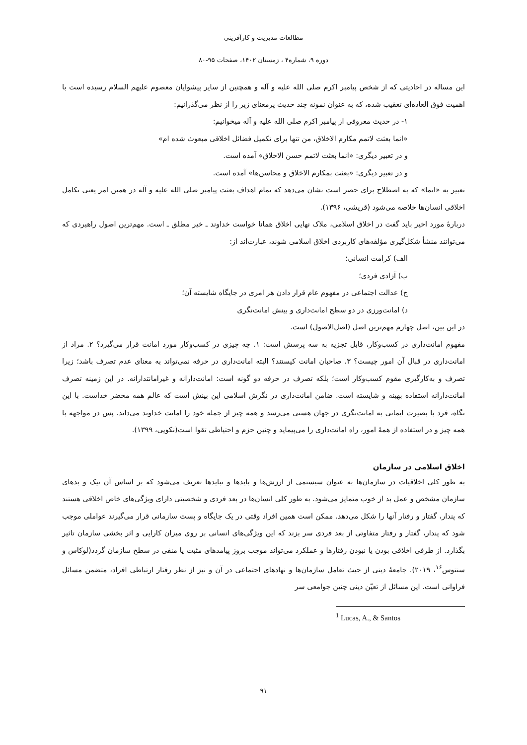مطالعات مدیریت و کارآفرینی
دوره ۹، شماره۴ ، زمستان ۱۴۰۲، صفحات ۹۵-۸۰
این مساله در احادیثی که از شخص پیامبر اکرم صلی الله علیه و آله و همچنین از سایر پیشوایان معصوم علیهم السلام رسیده است با اهمیت فوق العاده‌ای تعقیب شده، که به عنوان نمونه چند حدیث پرمعنای زیر را از نظر می‌گذرانیم:
۱- در حدیث معروفی از پیامبر اکرم صلی الله علیه و آله میخوانیم:
«انما بعثت لاتمم مکارم الاخلاق، من تنها برای تکمیل فضائل اخلاقی مبعوث شده ام»
و در تعبیر دیگری: «انما بعثت لاتمم حسن الاخلاق» آمده است.
و در تعبیر دیگری: «بعثت بمکارم الاخلاق و محاسن‌ها» آمده است.
تعبیر به «انما» که به اصطلاح برای حصر است نشان می‌دهد که تمام اهداف بعثت پیامبر صلی الله علیه و آله در همین امر یعنی تکامل اخلاقی انسان‌ها خلاصه می‌شود (قریشی، ۱۳۹۶).
دربارهٔ مورد اخیر باید گفت در اخلاق اسلامی، ملاک نهایی اخلاق همانا خواست خداوند ـ خیر مطلق ـ است. مهم‌ترین اصول راهبردی که می‌توانند منشأ شکل‌گیری مؤلفه‌های کاربردی اخلاق اسلامی شوند، عبارت‌اند از:
الف) کرامت انسانی؛
ب) آزادی فردی؛
ج) عدالت اجتماعی در مفهوم عام قرار دادن هر امری در جایگاه شایسته آن؛
د) امانت‌ورزی در دو سطح امانت‌داری و بینش امانت‌نگری
در این بین، اصل چهارم مهم‌ترین اصل (اصل‌الاصول) است.
مفهوم امانت‌داری در کسب‌وکار، قابل تجزیه به سه پرسش است: ۱. چه چیزی در کسب‌وکار مورد امانت قرار می‌گیرد؟ ۲. مراد از امانت‌داری در قبال آن امور چیست؟ ۳. صاحبان امانت کیستند؟ البته امانت‌داری در حرفه نمی‌تواند به معنای عدم تصرف باشد؛ زیرا تصرف و به‌کارگیری مقوم کسب‌وکار است؛ بلکه تصرف در حرفه دو گونه است: امانت‌دارانه و غیرامانتدارانه. در این زمینه تصرف امانت‌دارانه استفاده بهینه و شایسته است. ضامن امانت‌داری در نگرش اسلامی این بینش است که عالم همه محضر خداست. با این نگاه، فرد با بصیرت ایمانی به امانت‌نگری در جهان هستی می‌رسد و همه چیز از جمله خود را امانت خداوند می‌داند. پس در مواجهه با همه چیز و در استفاده از همهٔ امور، راه امانت‌داری را می‌پیماید و چنین حزم و احتیاطی تقوا است(نکویی، ۱۳۹۹).
اخلاق اسلامی در سازمان
به طور کلی اخلاقیات در سازمان‌ها به عنوان سیستمی از ارزش‌ها و بایدها و نبایدها تعریف می‌شود که بر اساس آن نیک و بدهای سازمان مشخص و عمل بد از خوب متمایز می‌شود. به طور کلی انسان‌ها در بعد فردی و شخصیتی دارای ویژگی‌های خاص اخلاقی هستند که پندار، گفتار و رفتار آنها را شکل می‌دهد. ممکن است همین افراد وقتی در یک جایگاه و پست سازمانی قرار می‌گیرند عواملی موجب شود که پندار، گفتار و رفتار متفاوتی از بعد فردی سر بزند که این ویژگی‌های انسانی بر روی میزان کارایی و اثر بخشی سازمان تاثیر بگذارد. از طرفی اخلاقی بودن یا نبودن رفتارها و عملکرد می‌تواند موجب بروز پیامدهای مثبت یا منفی در سطح سازمان گردد(لوکاس و سنتوس<sup>۱۶</sup>، ۲۰۱۹). جامعهٔ دینی از حیث تعامل سازمان‌ها و نهادهای اجتماعی در آن و نیز از نظر رفتار ارتباطی افراد، متضمن مسائل فراوانی است. این مسائل از تعیّن دینی چنین جوامعی سر
<sup>1</sup> Lucas, A., & Santos
۹۱